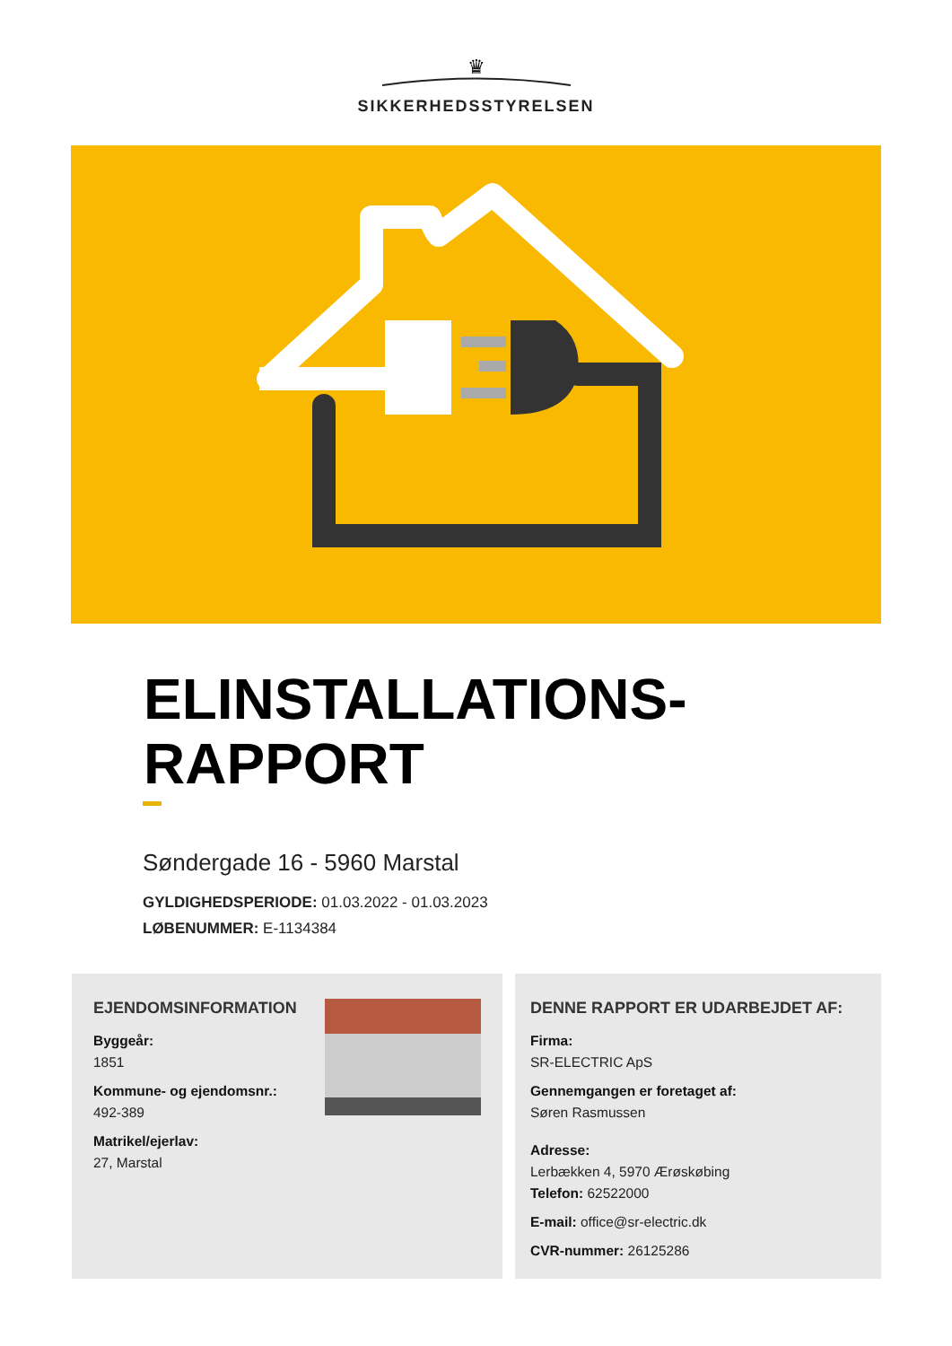♛
SIKKERHEDSSTYRELSEN
ELINSTALLATIONS-
RAPPORT
Søndergade 16 - 5960 Marstal
GYLDIGHEDSPERIODE: 01.03.2022 - 01.03.2023
LØBENUMMER: E-1134384
EJENDOMSINFORMATION
Byggeår:
1851
Kommune- og ejendomsnr.:
492-389
Matrikel/ejerlav:
27, Marstal
DENNE RAPPORT ER UDARBEJDET AF:
Firma:
SR-ELECTRIC ApS
Gennemgangen er foretaget af:
Søren Rasmussen
Adresse:
Lerbækken 4, 5970 Ærøskøbing
Telefon: 62522000
E-mail: office@sr-electric.dk
CVR-nummer: 26125286